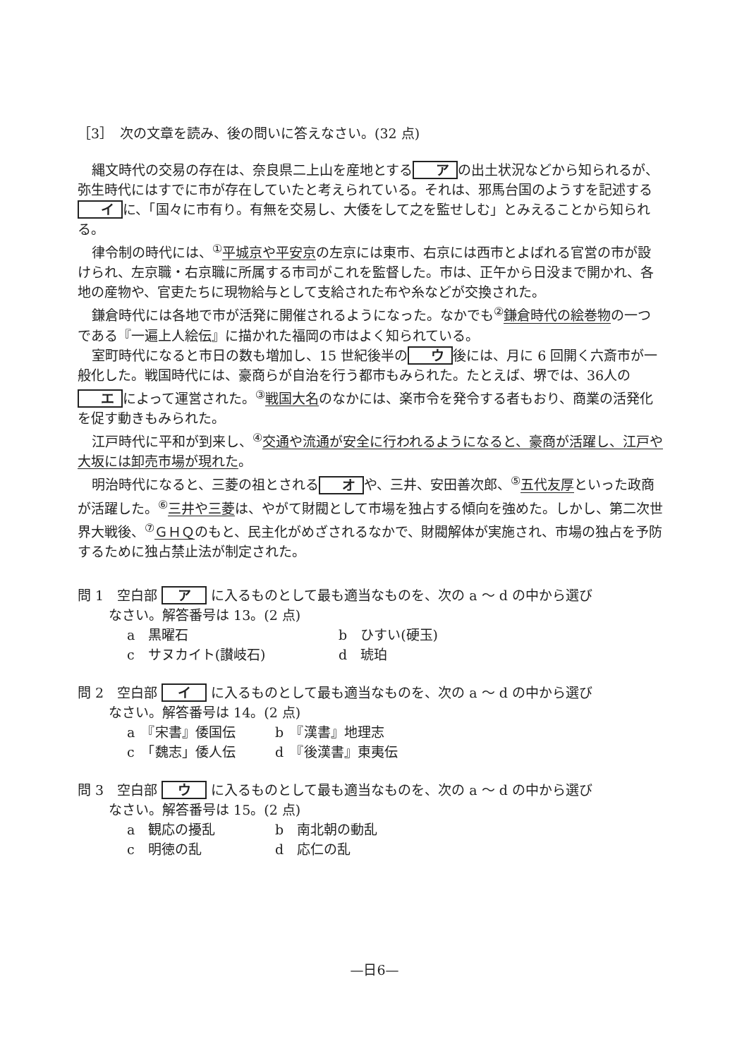［3］　次の文章を読み、後の問いに答えなさい。(32 点)
縄文時代の交易の存在は、奈良県二上山を産地とする ア の出土状況などから知られるが、弥生時代にはすでに市が存在していたと考えられている。それは、邪馬台国のようすを記述する イ に、「国々に市有り。有無を交易し、大倭をして之を監せしむ」とみえることから知られる。
律令制の時代には、<sup>①</sup>平城京や平安京の左京には東市、右京には西市とよばれる官営の市が設けられ、左京職・右京職に所属する市司がこれを監督した。市は、正午から日没まで開かれ、各地の産物や、官吏たちに現物給与として支給された布や糸などが交換された。
鎌倉時代には各地で市が活発に開催されるようになった。なかでも<sup>②</sup>鎌倉時代の絵巻物の一つである『一遍上人絵伝』に描かれた福岡の市はよく知られている。
室町時代になると市日の数も増加し、15 世紀後半の ウ 後には、月に 6 回開く六斎市が一般化した。戦国時代には、豪商らが自治を行う都市もみられた。たとえば、堺では、36人の エ によって運営された。<sup>③</sup>戦国大名のなかには、楽市令を発令する者もおり、商業の活発化を促す動きもみられた。
江戸時代に平和が到来し、<sup>④</sup>交通や流通が安全に行われるようになると、豪商が活躍し、江戸や大坂には卸売市場が現れた。
明治時代になると、三菱の祖とされる オ や、三井、安田善次郎、<sup>⑤</sup>五代友厚といった政商が活躍した。<sup>⑥</sup>三井や三菱は、やがて財閥として市場を独占する傾向を強めた。しかし、第二次世界大戦後、<sup>⑦</sup>ＧＨＱのもと、民主化がめざされるなかで、財閥解体が実施され、市場の独占を予防するために独占禁止法が制定された。
問 1　空白部 ア に入るものとして最も適当なものを、次の a ～ d の中から選び
なさい。解答番号は 13。(2 点)
a　黒曜石 b　ひすい(硬玉) c　サヌカイト(讃岐石) d　琥珀
問 2　空白部 イ に入るものとして最も適当なものを、次の a ～ d の中から選び
なさい。解答番号は 14。(2 点)
a　『宋書』倭国伝 b　『漢書』地理志 c　「魏志」倭人伝 d　『後漢書』東夷伝
問 3　空白部 ウ に入るものとして最も適当なものを、次の a ～ d の中から選び
なさい。解答番号は 15。(2 点)
a　観応の擾乱 b　南北朝の動乱 c　明徳の乱 d　応仁の乱
—日6—